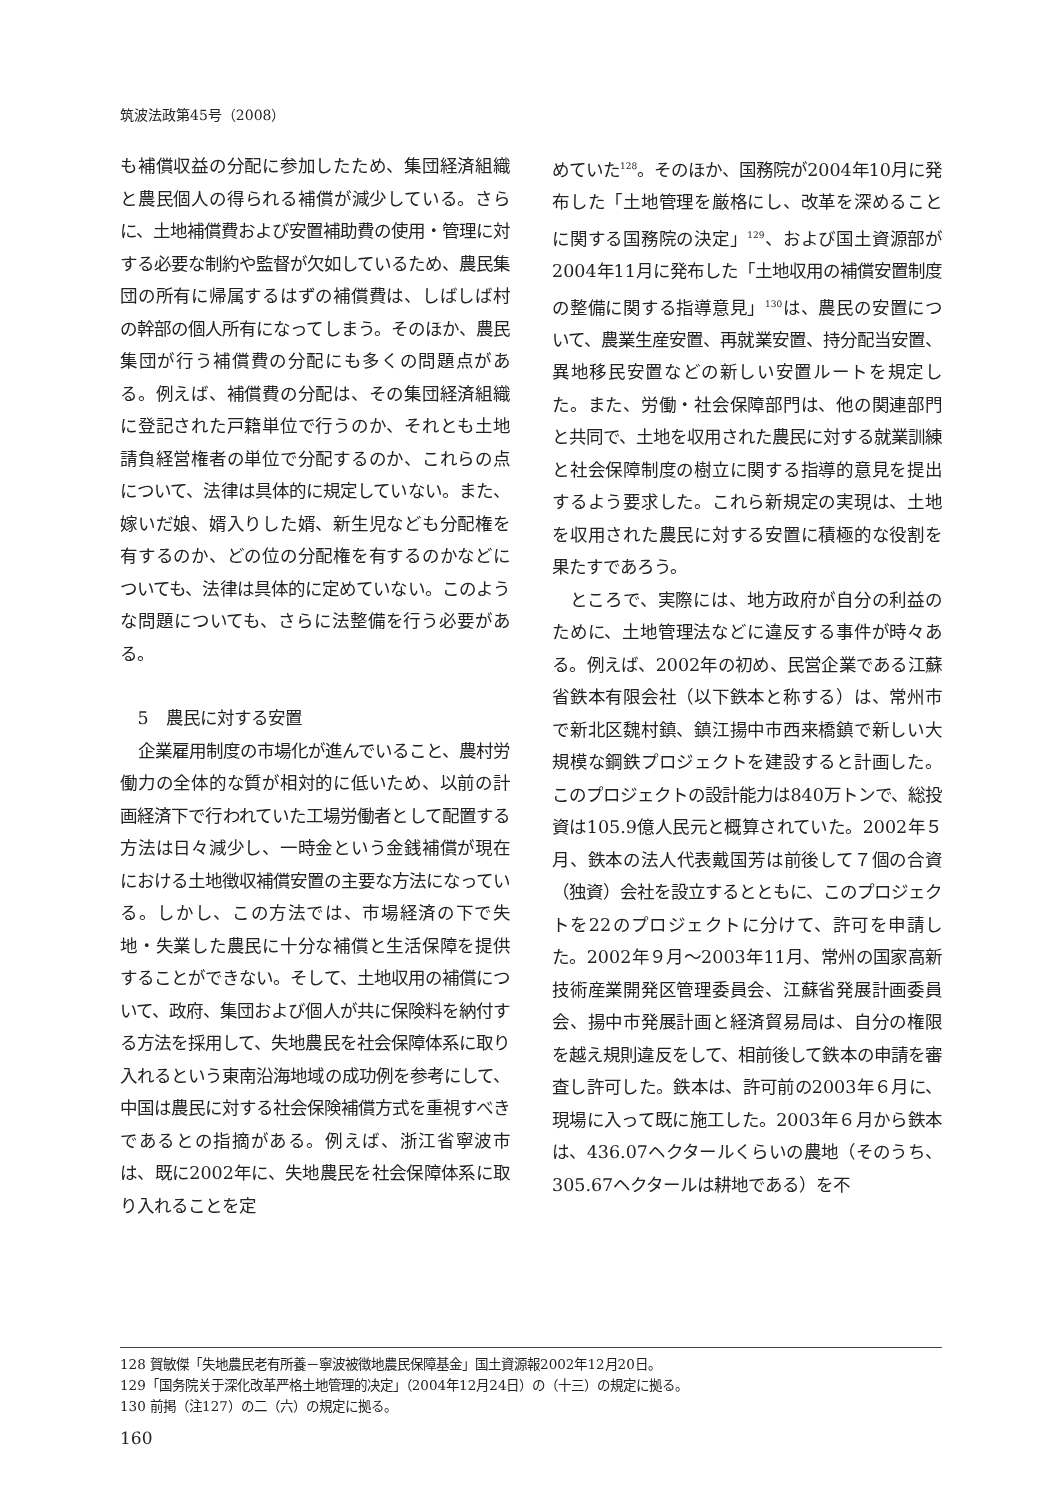筑波法政第45号（2008）
も補償収益の分配に参加したため、集団経済組織と農民個人の得られる補償が減少している。さらに、土地補償費および安置補助費の使用・管理に対する必要な制約や監督が欠如しているため、農民集団の所有に帰属するはずの補償費は、しばしば村の幹部の個人所有になってしまう。そのほか、農民集団が行う補償費の分配にも多くの問題点がある。例えば、補償費の分配は、その集団経済組織に登記された戸籍単位で行うのか、それとも土地請負経営権者の単位で分配するのか、これらの点について、法律は具体的に規定していない。また、嫁いだ娘、婿入りした婿、新生児なども分配権を有するのか、どの位の分配権を有するのかなどについても、法律は具体的に定めていない。このような問題についても、さらに法整備を行う必要がある。
5　農民に対する安置
企業雇用制度の市場化が進んでいること、農村労働力の全体的な質が相対的に低いため、以前の計画経済下で行われていた工場労働者として配置する方法は日々減少し、一時金という金銭補償が現在における土地徴収補償安置の主要な方法になっている。しかし、この方法では、市場経済の下で失地・失業した農民に十分な補償と生活保障を提供することができない。そして、土地収用の補償について、政府、集団および個人が共に保険料を納付する方法を採用して、失地農民を社会保障体系に取り入れるという東南沿海地域の成功例を参考にして、中国は農民に対する社会保険補償方式を重視すべきであるとの指摘がある。例えば、浙江省寧波市は、既に2002年に、失地農民を社会保障体系に取り入れることを定
めていた<sup>128</sup>。そのほか、国務院が2004年10月に発布した「土地管理を厳格にし、改革を深めることに関する国務院の決定」<sup>129</sup>、および国土資源部が2004年11月に発布した「土地収用の補償安置制度の整備に関する指導意見」<sup>130</sup>は、農民の安置について、農業生産安置、再就業安置、持分配当安置、異地移民安置などの新しい安置ルートを規定した。また、労働・社会保障部門は、他の関連部門と共同で、土地を収用された農民に対する就業訓練と社会保障制度の樹立に関する指導的意見を提出するよう要求した。これら新規定の実現は、土地を収用された農民に対する安置に積極的な役割を果たすであろう。
ところで、実際には、地方政府が自分の利益のために、土地管理法などに違反する事件が時々ある。例えば、2002年の初め、民営企業である江蘇省鉄本有限会社（以下鉄本と称する）は、常州市で新北区魏村鎮、鎮江揚中市西来橋鎮で新しい大規模な鋼鉄プロジェクトを建設すると計画した。このプロジェクトの設計能力は840万トンで、総投資は105.9億人民元と概算されていた。2002年５月、鉄本の法人代表戴国芳は前後して７個の合資（独資）会社を設立するとともに、このプロジェクトを22のプロジェクトに分けて、許可を申請した。2002年９月～2003年11月、常州の国家高新技術産業開発区管理委員会、江蘇省発展計画委員会、揚中市発展計画と経済貿易局は、自分の権限を越え規則違反をして、相前後して鉄本の申請を審査し許可した。鉄本は、許可前の2003年６月に、現場に入って既に施工した。2003年６月から鉄本は、436.07ヘクタールくらいの農地（そのうち、305.67ヘクタールは耕地である）を不
128 賀敏傑「失地農民老有所養－寧波被徴地農民保障基金」国土資源報2002年12月20日。
129「国务院关于深化改革严格土地管理的决定」（2004年12月24日）の（十三）の規定に拠る。
130 前掲（注127）の二（六）の規定に拠る。
160